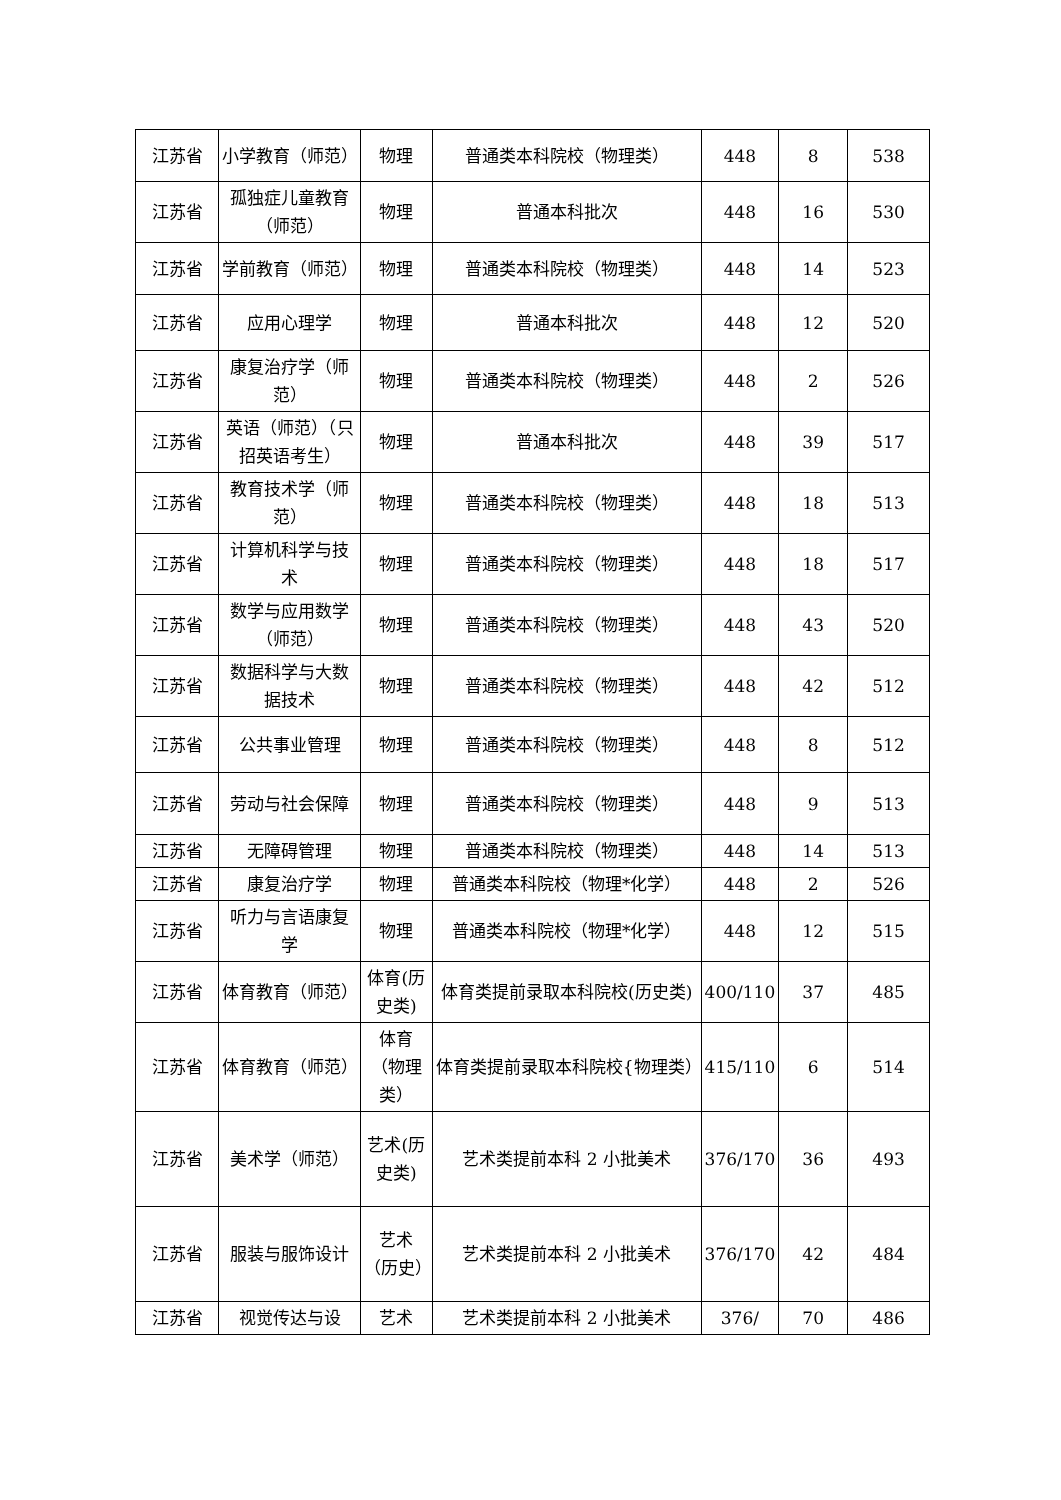| 江苏省 | 小学教育（师范） | 物理 | 普通类本科院校（物理类） | 448 | 8 | 538 |
| 江苏省 | 孤独症儿童教育（师范） | 物理 | 普通本科批次 | 448 | 16 | 530 |
| 江苏省 | 学前教育（师范） | 物理 | 普通类本科院校（物理类） | 448 | 14 | 523 |
| 江苏省 | 应用心理学 | 物理 | 普通本科批次 | 448 | 12 | 520 |
| 江苏省 | 康复治疗学（师范） | 物理 | 普通类本科院校（物理类） | 448 | 2 | 526 |
| 江苏省 | 英语（师范）（只招英语考生） | 物理 | 普通本科批次 | 448 | 39 | 517 |
| 江苏省 | 教育技术学（师范） | 物理 | 普通类本科院校（物理类） | 448 | 18 | 513 |
| 江苏省 | 计算机科学与技术 | 物理 | 普通类本科院校（物理类） | 448 | 18 | 517 |
| 江苏省 | 数学与应用数学（师范） | 物理 | 普通类本科院校（物理类） | 448 | 43 | 520 |
| 江苏省 | 数据科学与大数据技术 | 物理 | 普通类本科院校（物理类） | 448 | 42 | 512 |
| 江苏省 | 公共事业管理 | 物理 | 普通类本科院校（物理类） | 448 | 8 | 512 |
| 江苏省 | 劳动与社会保障 | 物理 | 普通类本科院校（物理类） | 448 | 9 | 513 |
| 江苏省 | 无障碍管理 | 物理 | 普通类本科院校（物理类） | 448 | 14 | 513 |
| 江苏省 | 康复治疗学 | 物理 | 普通类本科院校（物理*化学） | 448 | 2 | 526 |
| 江苏省 | 听力与言语康复学 | 物理 | 普通类本科院校（物理*化学） | 448 | 12 | 515 |
| 江苏省 | 体育教育（师范） | 体育(历史类) | 体育类提前录取本科院校(历史类) | 400/110 | 37 | 485 |
| 江苏省 | 体育教育（师范） | 体育（物理类） | 体育类提前录取本科院校{物理类） | 415/110 | 6 | 514 |
| 江苏省 | 美术学（师范） | 艺术(历史类) | 艺术类提前本科 2 小批美术 | 376/170 | 36 | 493 |
| 江苏省 | 服装与服饰设计 | 艺术（历史） | 艺术类提前本科 2 小批美术 | 376/170 | 42 | 484 |
| 江苏省 | 视觉传达与设 | 艺术 | 艺术类提前本科 2 小批美术 | 376/ | 70 | 486 |